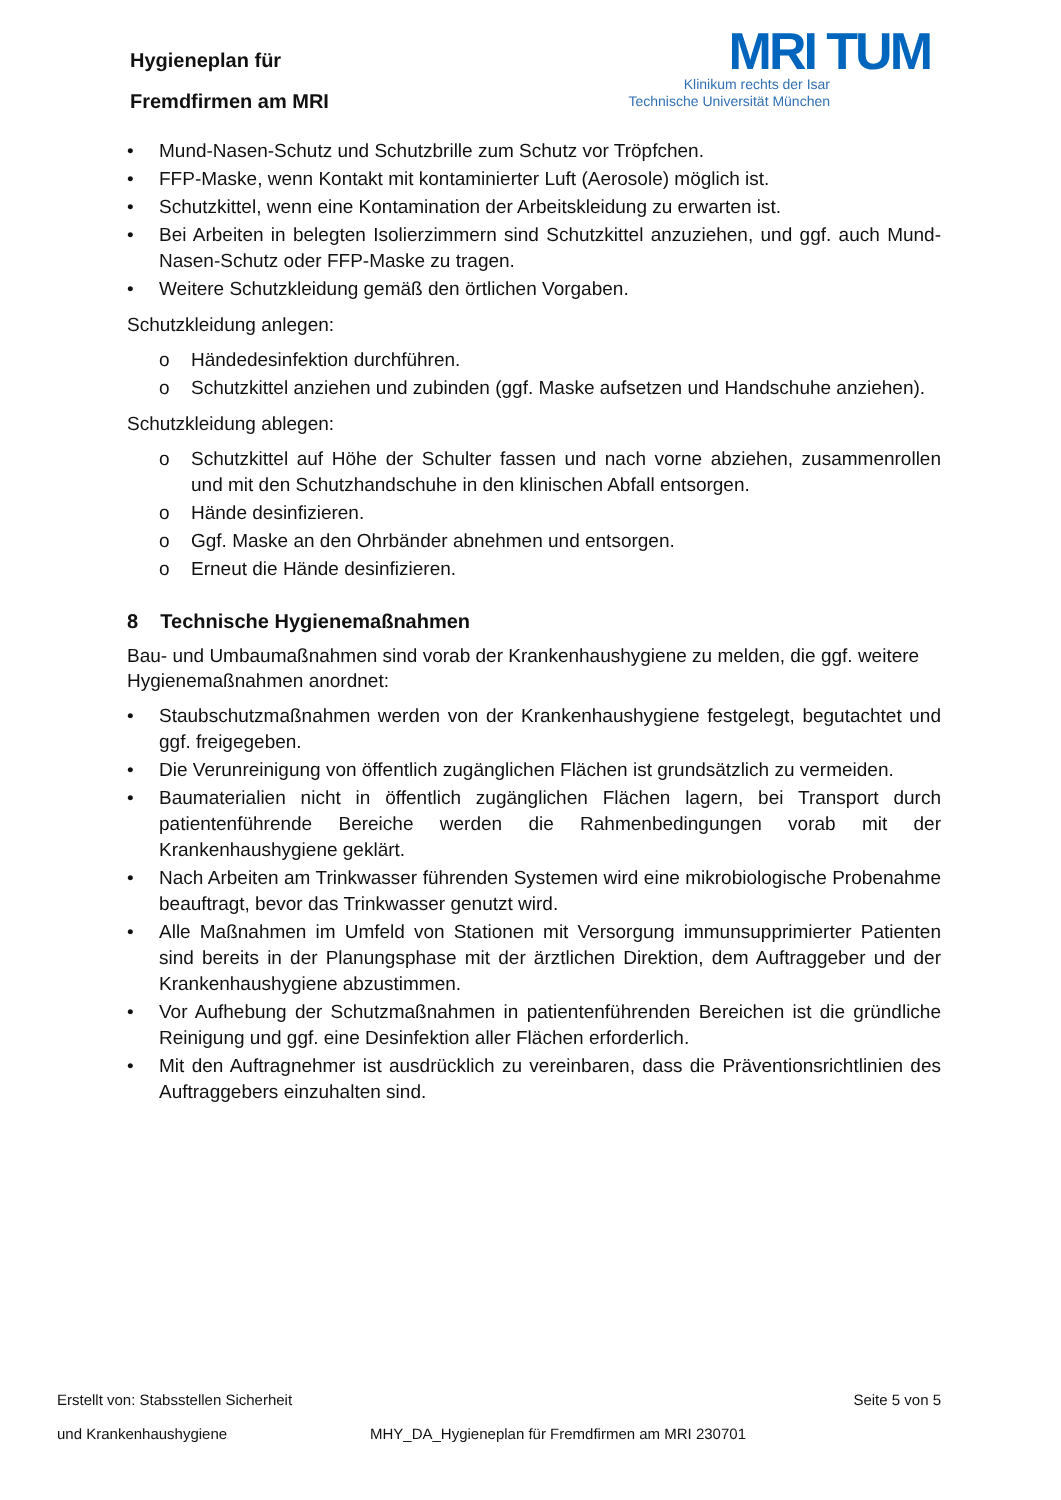Hygieneplan für
Fremdfirmen am MRI
MRI TUM
Klinikum rechts der Isar
Technische Universität München
• Mund-Nasen-Schutz und Schutzbrille zum Schutz vor Tröpfchen.
• FFP-Maske, wenn Kontakt mit kontaminierter Luft (Aerosole) möglich ist.
• Schutzkittel, wenn eine Kontamination der Arbeitskleidung zu erwarten ist.
• Bei Arbeiten in belegten Isolierzimmern sind Schutzkittel anzuziehen, und ggf. auch Mund-Nasen-Schutz oder FFP-Maske zu tragen.
• Weitere Schutzkleidung gemäß den örtlichen Vorgaben.
Schutzkleidung anlegen:
o Händedesinfektion durchführen.
o Schutzkittel anziehen und zubinden (ggf. Maske aufsetzen und Handschuhe anziehen).
Schutzkleidung ablegen:
o Schutzkittel auf Höhe der Schulter fassen und nach vorne abziehen, zusammenrollen und mit den Schutzhandschuhe in den klinischen Abfall entsorgen.
o Hände desinfizieren.
o Ggf. Maske an den Ohrbänder abnehmen und entsorgen.
o Erneut die Hände desinfizieren.
8 Technische Hygienemaßnahmen
Bau- und Umbaumaßnahmen sind vorab der Krankenhaushygiene zu melden, die ggf. weitere Hygienemaßnahmen anordnet:
• Staubschutzmaßnahmen werden von der Krankenhaushygiene festgelegt, begutachtet und ggf. freigegeben.
• Die Verunreinigung von öffentlich zugänglichen Flächen ist grundsätzlich zu vermeiden.
• Baumaterialien nicht in öffentlich zugänglichen Flächen lagern, bei Transport durch patientenführende Bereiche werden die Rahmenbedingungen vorab mit der Krankenhaushygiene geklärt.
• Nach Arbeiten am Trinkwasser führenden Systemen wird eine mikrobiologische Probenahme beauftragt, bevor das Trinkwasser genutzt wird.
• Alle Maßnahmen im Umfeld von Stationen mit Versorgung immunsupprimierter Patienten sind bereits in der Planungsphase mit der ärztlichen Direktion, dem Auftraggeber und der Krankenhaushygiene abzustimmen.
• Vor Aufhebung der Schutzmaßnahmen in patientenführenden Bereichen ist die gründliche Reinigung und ggf. eine Desinfektion aller Flächen erforderlich.
• Mit den Auftragnehmer ist ausdrücklich zu vereinbaren, dass die Präventionsrichtlinien des Auftraggebers einzuhalten sind.
Erstellt von: Stabsstellen Sicherheit Seite 5 von 5
und Krankenhaushygiene MHY_DA_Hygieneplan für Fremdfirmen am MRI 230701